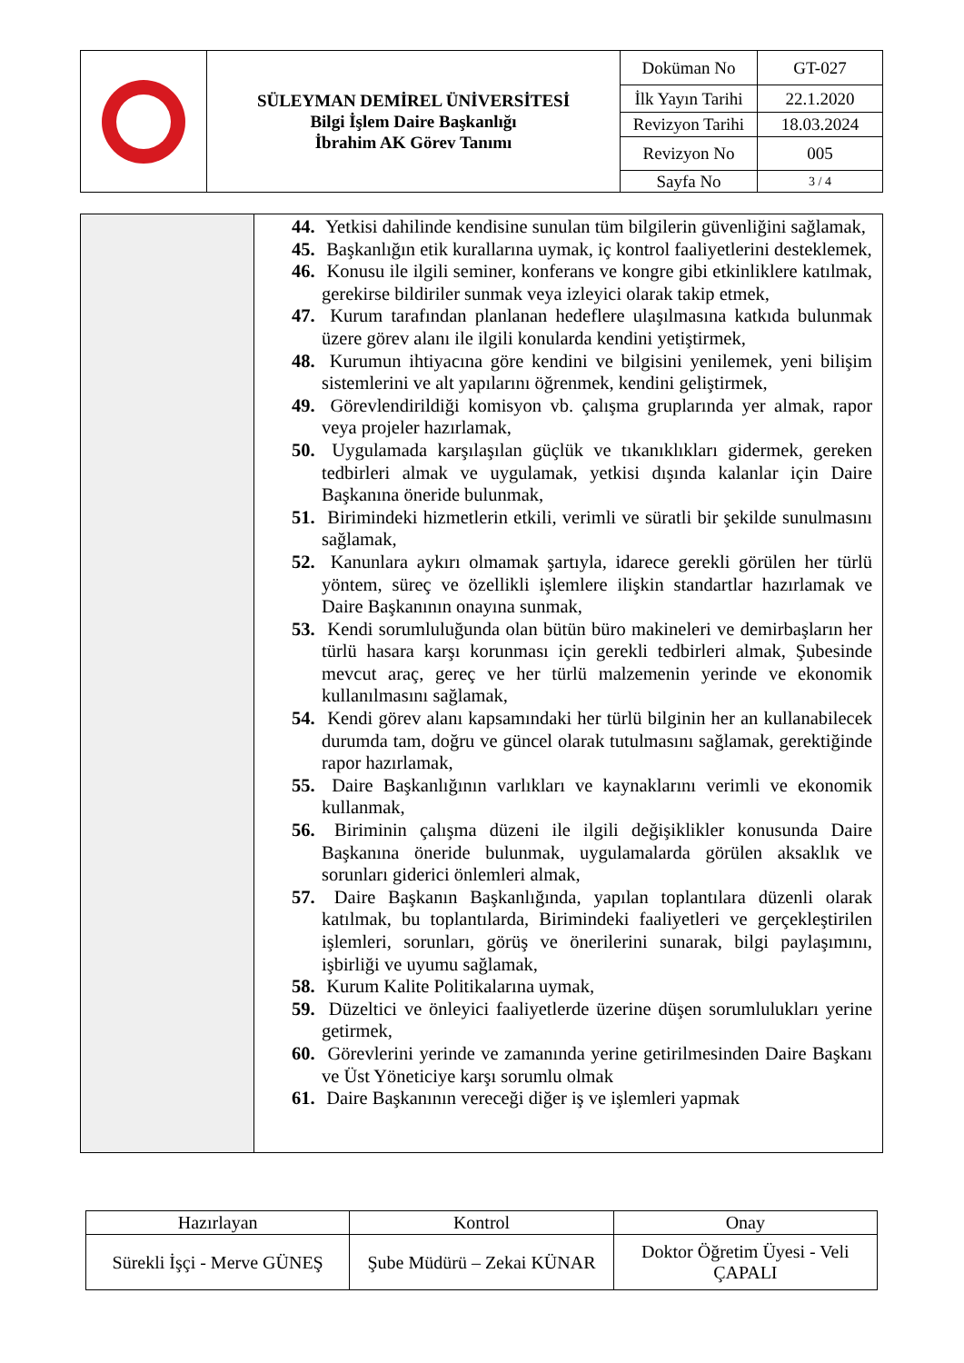| | SÜLEYMAN DEMİREL ÜNİVERSİTESİ Bilgi İşlem Daire Başkanlığı İbrahim AK Görev Tanımı | Doküman No | GT-027 |
| | | İlk Yayın Tarihi | 22.1.2020 |
| | | Revizyon Tarihi | 18.03.2024 |
| | | Revizyon No | 005 |
| | | Sayfa No | 3 / 4 |
| | 44. Yetkisi dahilinde kendisine sunulan tüm bilgilerin güvenliğini sağlamak, 45. Başkanlığın etik kurallarına uymak, iç kontrol faaliyetlerini desteklemek, 46. Konusu ile ilgili seminer, konferans ve kongre gibi etkinliklere katılmak, gerekirse bildiriler sunmak veya izleyici olarak takip etmek, 47. Kurum tarafından planlanan hedeflere ulaşılmasına katkıda bulunmak üzere görev alanı ile ilgili konularda kendini yetiştirmek, 48. Kurumun ihtiyacına göre kendini ve bilgisini yenilemek, yeni bilişim sistemlerini ve alt yapılarını öğrenmek, kendini geliştirmek, 49. Görevlendirildiği komisyon vb. çalışma gruplarında yer almak, rapor veya projeler hazırlamak, 50. Uygulamada karşılaşılan güçlük ve tıkanıklıkları gidermek, gereken tedbirleri almak ve uygulamak, yetkisi dışında kalanlar için Daire Başkanına öneride bulunmak, 51. Birimindeki hizmetlerin etkili, verimli ve süratli bir şekilde sunulmasını sağlamak, 52. Kanunlara aykırı olmamak şartıyla, idarece gerekli görülen her türlü yöntem, süreç ve özellikli işlemlere ilişkin standartlar hazırlamak ve Daire Başkanının onayına sunmak, 53. Kendi sorumluluğunda olan bütün büro makineleri ve demirbaşların her türlü hasara karşı korunması için gerekli tedbirleri almak, Şubesinde mevcut araç, gereç ve her türlü malzemenin yerinde ve ekonomik kullanılmasını sağlamak, 54. Kendi görev alanı kapsamındaki her türlü bilginin her an kullanabilecek durumda tam, doğru ve güncel olarak tutulmasını sağlamak, gerektiğinde rapor hazırlamak, 55. Daire Başkanlığının varlıkları ve kaynaklarını verimli ve ekonomik kullanmak, 56. Biriminin çalışma düzeni ile ilgili değişiklikler konusunda Daire Başkanına öneride bulunmak, uygulamalarda görülen aksaklık ve sorunları giderici önlemleri almak, 57. Daire Başkanın Başkanlığında, yapılan toplantılara düzenli olarak katılmak, bu toplantılarda, Birimindeki faaliyetleri ve gerçekleştirilen işlemleri, sorunları, görüş ve önerilerini sunarak, bilgi paylaşımını, işbirliği ve uyumu sağlamak, 58. Kurum Kalite Politikalarına uymak, 59. Düzeltici ve önleyici faaliyetlerde üzerine düşen sorumlulukları yerine getirmek, 60. Görevlerini yerinde ve zamanında yerine getirilmesinden Daire Başkanı ve Üst Yöneticiye karşı sorumlu olmak 61. Daire Başkanının vereceği diğer iş ve işlemleri yapmak |
| Hazırlayan | Kontrol | Onay |
| Sürekli İşçi - Merve GÜNEŞ | Şube Müdürü – Zekai KÜNAR | Doktor Öğretim Üyesi - Veli ÇAPALI |